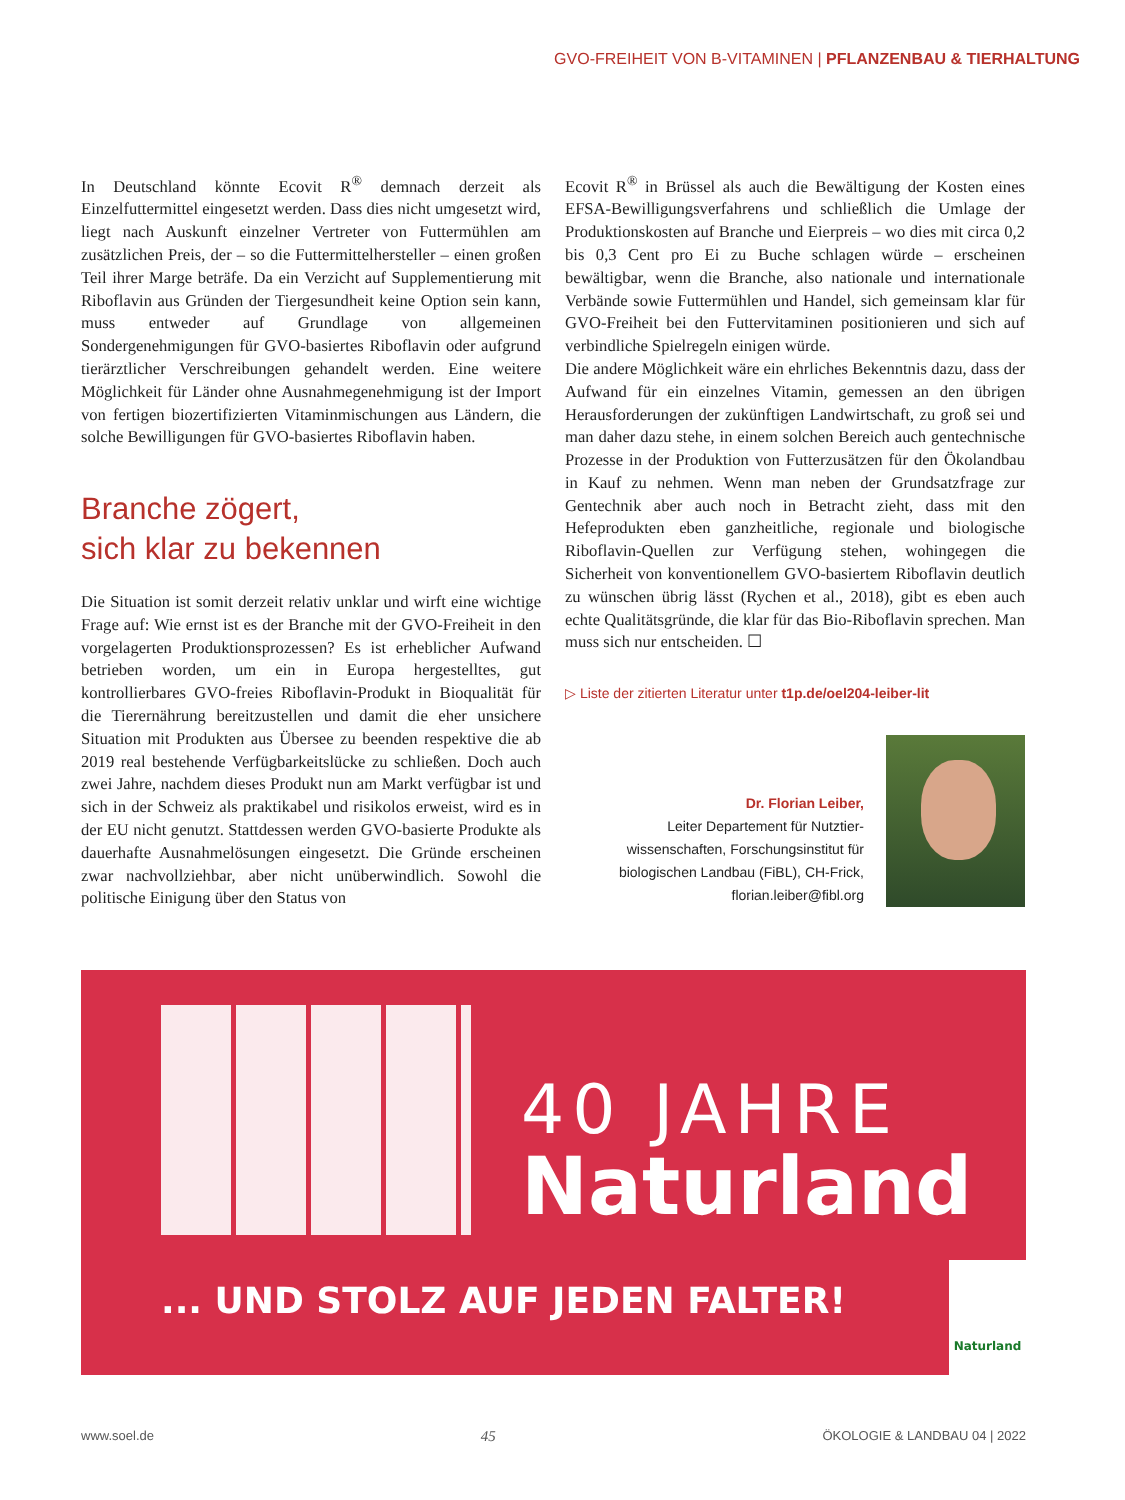GVO-FREIHEIT VON B-VITAMINEN | PFLANZENBAU & TIERHALTUNG
In Deutschland könnte Ecovit R<sup>®</sup> demnach derzeit als Einzelfuttermittel eingesetzt werden. Dass dies nicht umgesetzt wird, liegt nach Auskunft einzelner Vertreter von Futtermühlen am zusätzlichen Preis, der – so die Futtermittelhersteller – einen großen Teil ihrer Marge beträfe. Da ein Verzicht auf Supplementierung mit Riboflavin aus Gründen der Tiergesundheit keine Option sein kann, muss entweder auf Grundlage von allgemeinen Sondergenehmigungen für GVO-basiertes Riboflavin oder aufgrund tierärztlicher Verschreibungen gehandelt werden. Eine weitere Möglichkeit für Länder ohne Ausnahmegenehmigung ist der Import von fertigen biozertifizierten Vitaminmischungen aus Ländern, die solche Bewilligungen für GVO-basiertes Riboflavin haben.
Branche zögert,
sich klar zu bekennen
Die Situation ist somit derzeit relativ unklar und wirft eine wichtige Frage auf: Wie ernst ist es der Branche mit der GVO-Freiheit in den vorgelagerten Produktionsprozessen? Es ist erheblicher Aufwand betrieben worden, um ein in Europa hergestelltes, gut kontrollierbares GVO-freies Riboflavin-Produkt in Bioqualität für die Tierernährung bereitzustellen und damit die eher unsichere Situation mit Produkten aus Übersee zu beenden respektive die ab 2019 real bestehende Verfügbarkeitslücke zu schließen. Doch auch zwei Jahre, nachdem dieses Produkt nun am Markt verfügbar ist und sich in der Schweiz als praktikabel und risikolos erweist, wird es in der EU nicht genutzt. Stattdessen werden GVO-basierte Produkte als dauerhafte Ausnahmelösungen eingesetzt. Die Gründe erscheinen zwar nachvollziehbar, aber nicht unüberwindlich. Sowohl die politische Einigung über den Status von
Ecovit R<sup>®</sup> in Brüssel als auch die Bewältigung der Kosten eines EFSA-Bewilligungsverfahrens und schließlich die Umlage der Produktionskosten auf Branche und Eierpreis – wo dies mit circa 0,2 bis 0,3 Cent pro Ei zu Buche schlagen würde – erscheinen bewältigbar, wenn die Branche, also nationale und internationale Verbände sowie Futtermühlen und Handel, sich gemeinsam klar für GVO-Freiheit bei den Futtervitaminen positionieren und sich auf verbindliche Spielregeln einigen würde.
Die andere Möglichkeit wäre ein ehrliches Bekenntnis dazu, dass der Aufwand für ein einzelnes Vitamin, gemessen an den übrigen Herausforderungen der zukünftigen Landwirtschaft, zu groß sei und man daher dazu stehe, in einem solchen Bereich auch gentechnische Prozesse in der Produktion von Futterzusätzen für den Ökolandbau in Kauf zu nehmen. Wenn man neben der Grundsatzfrage zur Gentechnik aber auch noch in Betracht zieht, dass mit den Hefeprodukten eben ganzheitliche, regionale und biologische Riboflavin-Quellen zur Verfügung stehen, wohingegen die Sicherheit von konventionellem GVO-basiertem Riboflavin deutlich zu wünschen übrig lässt (Rychen et al., 2018), gibt es eben auch echte Qualitätsgründe, die klar für das Bio-Riboflavin sprechen. Man muss sich nur entscheiden. ☐
▷ Liste der zitierten Literatur unter t1p.de/oel204-leiber-lit
Dr. Florian Leiber,
Leiter Departement für Nutztier-
wissenschaften, Forschungsinstitut für
biologischen Landbau (FiBL), CH-Frick,
florian.leiber@fibl.org
40 JAHRE
Naturland
... UND STOLZ AUF JEDEN FALTER!
Naturland
www.soel.de 45 ÖKOLOGIE & LANDBAU 04 | 2022